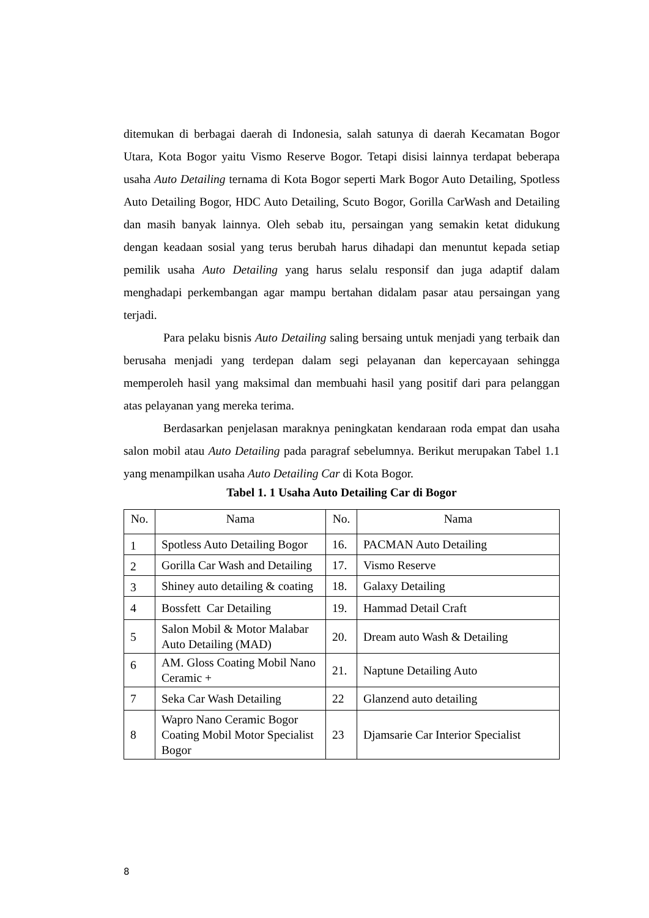ditemukan di berbagai daerah di Indonesia, salah satunya di daerah Kecamatan Bogor Utara, Kota Bogor yaitu Vismo Reserve Bogor. Tetapi disisi lainnya terdapat beberapa usaha Auto Detailing ternama di Kota Bogor seperti Mark Bogor Auto Detailing, Spotless Auto Detailing Bogor, HDC Auto Detailing, Scuto Bogor, Gorilla CarWash and Detailing dan masih banyak lainnya. Oleh sebab itu, persaingan yang semakin ketat didukung dengan keadaan sosial yang terus berubah harus dihadapi dan menuntut kepada setiap pemilik usaha Auto Detailing yang harus selalu responsif dan juga adaptif dalam menghadapi perkembangan agar mampu bertahan didalam pasar atau persaingan yang terjadi.
Para pelaku bisnis Auto Detailing saling bersaing untuk menjadi yang terbaik dan berusaha menjadi yang terdepan dalam segi pelayanan dan kepercayaan sehingga memperoleh hasil yang maksimal dan membuahi hasil yang positif dari para pelanggan atas pelayanan yang mereka terima.
Berdasarkan penjelasan maraknya peningkatan kendaraan roda empat dan usaha salon mobil atau Auto Detailing pada paragraf sebelumnya. Berikut merupakan Tabel 1.1 yang menampilkan usaha Auto Detailing Car di Kota Bogor.
Tabel 1. 1 Usaha Auto Detailing Car di Bogor
| No. | Nama | No. | Nama |
| --- | --- | --- | --- |
| 1 | Spotless Auto Detailing Bogor | 16. | PACMAN Auto Detailing |
| 2 | Gorilla Car Wash and Detailing | 17. | Vismo Reserve |
| 3 | Shiney auto detailing & coating | 18. | Galaxy Detailing |
| 4 | Bossfett Car Detailing | 19. | Hammad Detail Craft |
| 5 | Salon Mobil & Motor Malabar Auto Detailing (MAD) | 20. | Dream auto Wash & Detailing |
| 6 | AM. Gloss Coating Mobil Nano Ceramic + | 21. | Naptune Detailing Auto |
| 7 | Seka Car Wash Detailing | 22 | Glanzend auto detailing |
| 8 | Wapro Nano Ceramic Bogor Coating Mobil Motor Specialist Bogor | 23 | Djamsarie Car Interior Specialist |
8